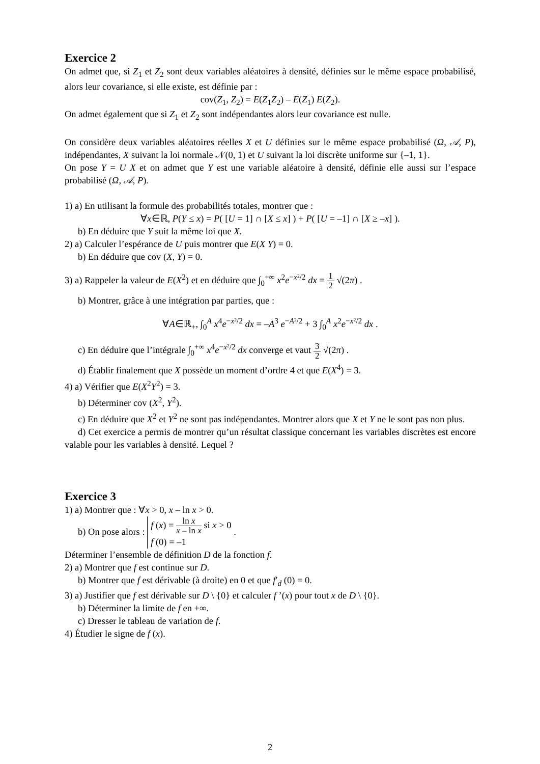Exercice 2
On admet que, si Z<sub>1</sub> et Z<sub>2</sub> sont deux variables aléatoires à densité, définies sur le même espace probabilisé, alors leur covariance, si elle existe, est définie par :
cov(Z<sub>1</sub>, Z<sub>2</sub>) = E(Z<sub>1</sub>Z<sub>2</sub>) – E(Z<sub>1</sub>) E(Z<sub>2</sub>).
On admet également que si Z<sub>1</sub> et Z<sub>2</sub> sont indépendantes alors leur covariance est nulle.
On considère deux variables aléatoires réelles X et U définies sur le même espace probabilisé (Ω, 𝒜, P), indépendantes, X suivant la loi normale 𝒩(0, 1) et U suivant la loi discrète uniforme sur {–1, 1}.
On pose Y = U X et on admet que Y est une variable aléatoire à densité, définie elle aussi sur l’espace probabilisé (Ω, 𝒜, P).
1) a) En utilisant la formule des probabilités totales, montrer que :
∀x∈ℝ, P(Y ≤ x) = P( [U = 1] ∩ [X ≤ x] ) + P( [U = –1] ∩ [X ≥ –x] ).
b) En déduire que Y suit la même loi que X.
2) a) Calculer l’espérance de U puis montrer que E(X Y) = 0.
b) En déduire que cov (X, Y) = 0.
3) a) Rappeler la valeur de E(X<sup>2</sup>) et en déduire que ∫<sub>0</sub><sup>+∞</sup> x<sup>2</sup>e<sup>−x²/2</sup> dx = 1 2 √(2π) .
b) Montrer, grâce à une intégration par parties, que :
∀A∈ℝ<sub>+</sub>, ∫<sub>0</sub><sup>A</sup> x<sup>4</sup>e<sup>−x²/2</sup> dx = –A<sup>3</sup> e<sup>−A²/2</sup> + 3 ∫<sub>0</sub><sup>A</sup> x<sup>2</sup>e<sup>−x²/2</sup> dx .
c) En déduire que l’intégrale ∫<sub>0</sub><sup>+∞</sup> x<sup>4</sup>e<sup>−x²/2</sup> dx converge et vaut 3 2 √(2π) .
d) Établir finalement que X possède un moment d’ordre 4 et que E(X<sup>4</sup>) = 3.
4) a) Vérifier que E(X<sup>2</sup>Y<sup>2</sup>) = 3.
b) Déterminer cov (X<sup>2</sup>, Y<sup>2</sup>).
c) En déduire que X<sup>2</sup> et Y<sup>2</sup> ne sont pas indépendantes. Montrer alors que X et Y ne le sont pas non plus.
d) Cet exercice a permis de montrer qu’un résultat classique concernant les variables discrètes est encore valable pour les variables à densité. Lequel ?
Exercice 3
1) a) Montrer que : ∀x > 0, x – ln x > 0.
b) On pose alors : f (x) = ln x x – ln x si x > 0
f (0) = –1 .
Déterminer l’ensemble de définition D de la fonction f.
2) a) Montrer que f est continue sur D.
b) Montrer que f est dérivable (à droite) en 0 et que f′<sub>d</sub> (0) = 0.
3) a) Justifier que f est dérivable sur D \ {0} et calculer f ’(x) pour tout x de D \ {0}.
b) Déterminer la limite de f en +∞.
c) Dresser le tableau de variation de f.
4) Étudier le signe de f (x).
2